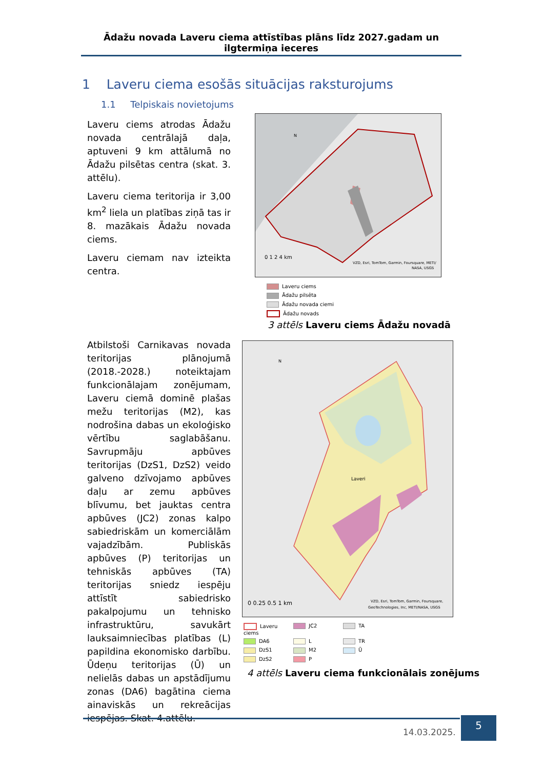Ādažu novada Laveru ciema attīstības plāns līdz 2027.gadam un ilgtermiņa ieceres
1 Laveru ciema esošās situācijas raksturojums
1.1 Telpiskais novietojums
Laveru ciems atrodas Ādažu novada centrālajā daļa, aptuveni 9 km attālumā no Ādažu pilsētas centra (skat. 3. attēlu).
Laveru ciema teritorija ir 3,00 km<sup>2</sup> liela un platības ziņā tas ir 8. mazākais Ādažu novada ciems.
Laveru ciemam nav izteikta centra.
N
0 1 2 4 km
VZD, Esri, TomTom, Garmin, Foursquare, METI/
NASA, USGS
Laveru ciems
Ādažu pilsēta
Ādažu novada ciemi
Ādažu novads
3 attēls Laveru ciems Ādažu novadā
Atbilstoši Carnikavas novada teritorijas plānojumā (2018.-2028.) noteiktajam funkcionālajam zonējumam, Laveru ciemā dominē plašas mežu teritorijas (M2), kas nodrošina dabas un ekoloģisko vērtību saglabāšanu. Savrupmāju apbūves teritorijas (DzS1, DzS2) veido galveno dzīvojamo apbūves daļu ar zemu apbūves blīvumu, bet jauktas centra apbūves (JC2) zonas kalpo sabiedriskām un komerciālām vajadzībām. Publiskās apbūves (P) teritorijas un tehniskās apbūves (TA) teritorijas sniedz iespēju attīstīt sabiedrisko pakalpojumu un tehnisko infrastruktūru, savukārt lauksaimniecības platības (L) papildina ekonomisko darbību. Ūdeņu teritorijas (Ū) un nelielās dabas un apstādījumu zonas (DA6) bagātina ciema ainaviskās un rekreācijas iespējas. Skat. 4.attēlu.
N
Laveri
0 0.25 0.5 1 km
VZD, Esri, TomTom, Garmin, Foursquare,
GeoTechnologies, Inc, METI/NASA, USGS
Laveru ciems
JC2
TA
DA6
L
TR
DzS1
M2
Ū
DzS2
P
4 attēls Laveru ciema funkcionālais zonējums
14.03.2025.
5